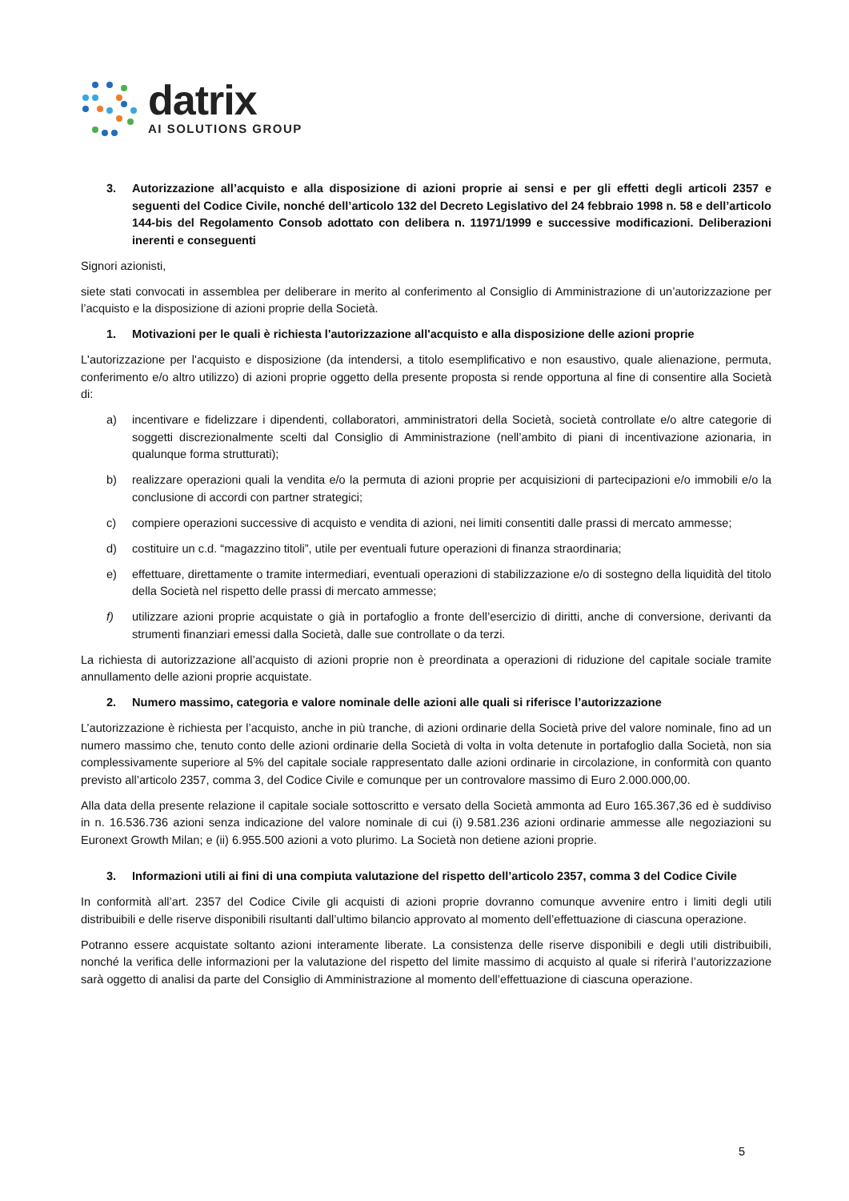datrix
AI SOLUTIONS GROUP
3. Autorizzazione all’acquisto e alla disposizione di azioni proprie ai sensi e per gli effetti degli articoli 2357 e seguenti del Codice Civile, nonché dell’articolo 132 del Decreto Legislativo del 24 febbraio 1998 n. 58 e dell’articolo 144-bis del Regolamento Consob adottato con delibera n. 11971/1999 e successive modificazioni. Deliberazioni inerenti e conseguenti
Signori azionisti,
siete stati convocati in assemblea per deliberare in merito al conferimento al Consiglio di Amministrazione di un’autorizzazione per l’acquisto e la disposizione di azioni proprie della Società.
1. Motivazioni per le quali è richiesta l'autorizzazione all'acquisto e alla disposizione delle azioni proprie
L'autorizzazione per l'acquisto e disposizione (da intendersi, a titolo esemplificativo e non esaustivo, quale alienazione, permuta, conferimento e/o altro utilizzo) di azioni proprie oggetto della presente proposta si rende opportuna al fine di consentire alla Società di:
a) incentivare e fidelizzare i dipendenti, collaboratori, amministratori della Società, società controllate e/o altre categorie di soggetti discrezionalmente scelti dal Consiglio di Amministrazione (nell’ambito di piani di incentivazione azionaria, in qualunque forma strutturati);
b) realizzare operazioni quali la vendita e/o la permuta di azioni proprie per acquisizioni di partecipazioni e/o immobili e/o la conclusione di accordi con partner strategici;
c) compiere operazioni successive di acquisto e vendita di azioni, nei limiti consentiti dalle prassi di mercato ammesse;
d) costituire un c.d. “magazzino titoli”, utile per eventuali future operazioni di finanza straordinaria;
e) effettuare, direttamente o tramite intermediari, eventuali operazioni di stabilizzazione e/o di sostegno della liquidità del titolo della Società nel rispetto delle prassi di mercato ammesse;
f) utilizzare azioni proprie acquistate o già in portafoglio a fronte dell’esercizio di diritti, anche di conversione, derivanti da strumenti finanziari emessi dalla Società, dalle sue controllate o da terzi.
La richiesta di autorizzazione all’acquisto di azioni proprie non è preordinata a operazioni di riduzione del capitale sociale tramite annullamento delle azioni proprie acquistate.
2. Numero massimo, categoria e valore nominale delle azioni alle quali si riferisce l’autorizzazione
L’autorizzazione è richiesta per l’acquisto, anche in più tranche, di azioni ordinarie della Società prive del valore nominale, fino ad un numero massimo che, tenuto conto delle azioni ordinarie della Società di volta in volta detenute in portafoglio dalla Società, non sia complessivamente superiore al 5% del capitale sociale rappresentato dalle azioni ordinarie in circolazione, in conformità con quanto previsto all’articolo 2357, comma 3, del Codice Civile e comunque per un controvalore massimo di Euro 2.000.000,00.
Alla data della presente relazione il capitale sociale sottoscritto e versato della Società ammonta ad Euro 165.367,36 ed è suddiviso in n. 16.536.736 azioni senza indicazione del valore nominale di cui (i) 9.581.236 azioni ordinarie ammesse alle negoziazioni su Euronext Growth Milan; e (ii) 6.955.500 azioni a voto plurimo. La Società non detiene azioni proprie.
3. Informazioni utili ai fini di una compiuta valutazione del rispetto dell’articolo 2357, comma 3 del Codice Civile
In conformità all’art. 2357 del Codice Civile gli acquisti di azioni proprie dovranno comunque avvenire entro i limiti degli utili distribuibili e delle riserve disponibili risultanti dall’ultimo bilancio approvato al momento dell’effettuazione di ciascuna operazione.
Potranno essere acquistate soltanto azioni interamente liberate. La consistenza delle riserve disponibili e degli utili distribuibili, nonché la verifica delle informazioni per la valutazione del rispetto del limite massimo di acquisto al quale si riferirà l’autorizzazione sarà oggetto di analisi da parte del Consiglio di Amministrazione al momento dell’effettuazione di ciascuna operazione.
5